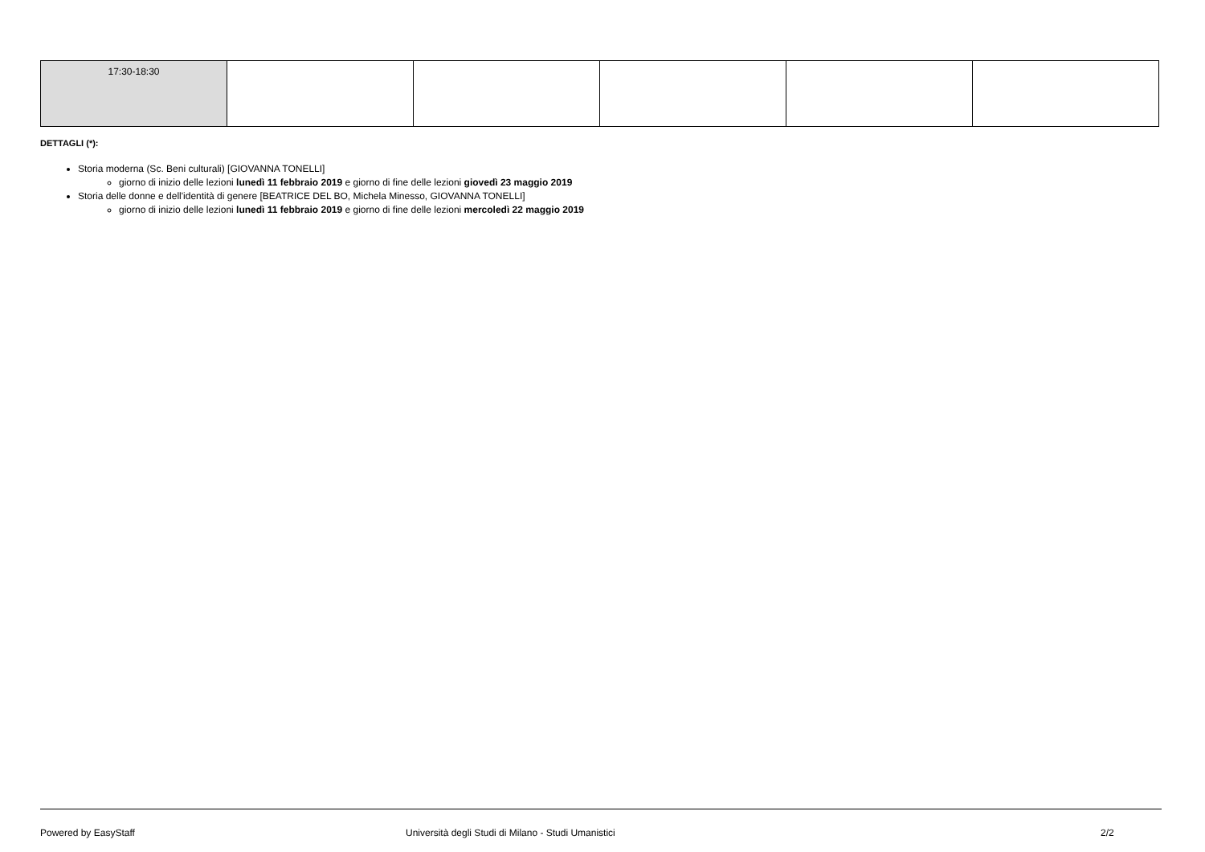| 17:30-18:30 | | | | | |
DETTAGLI (*):
Storia moderna (Sc. Beni culturali) [GIOVANNA TONELLI]
giorno di inizio delle lezioni lunedì 11 febbraio 2019 e giorno di fine delle lezioni giovedì 23 maggio 2019
Storia delle donne e dell'identità di genere [BEATRICE DEL BO, Michela Minesso, GIOVANNA TONELLI]
giorno di inizio delle lezioni lunedì 11 febbraio 2019 e giorno di fine delle lezioni mercoledì 22 maggio 2019
Powered by EasyStaff Università degli Studi di Milano - Studi Umanistici 2/2